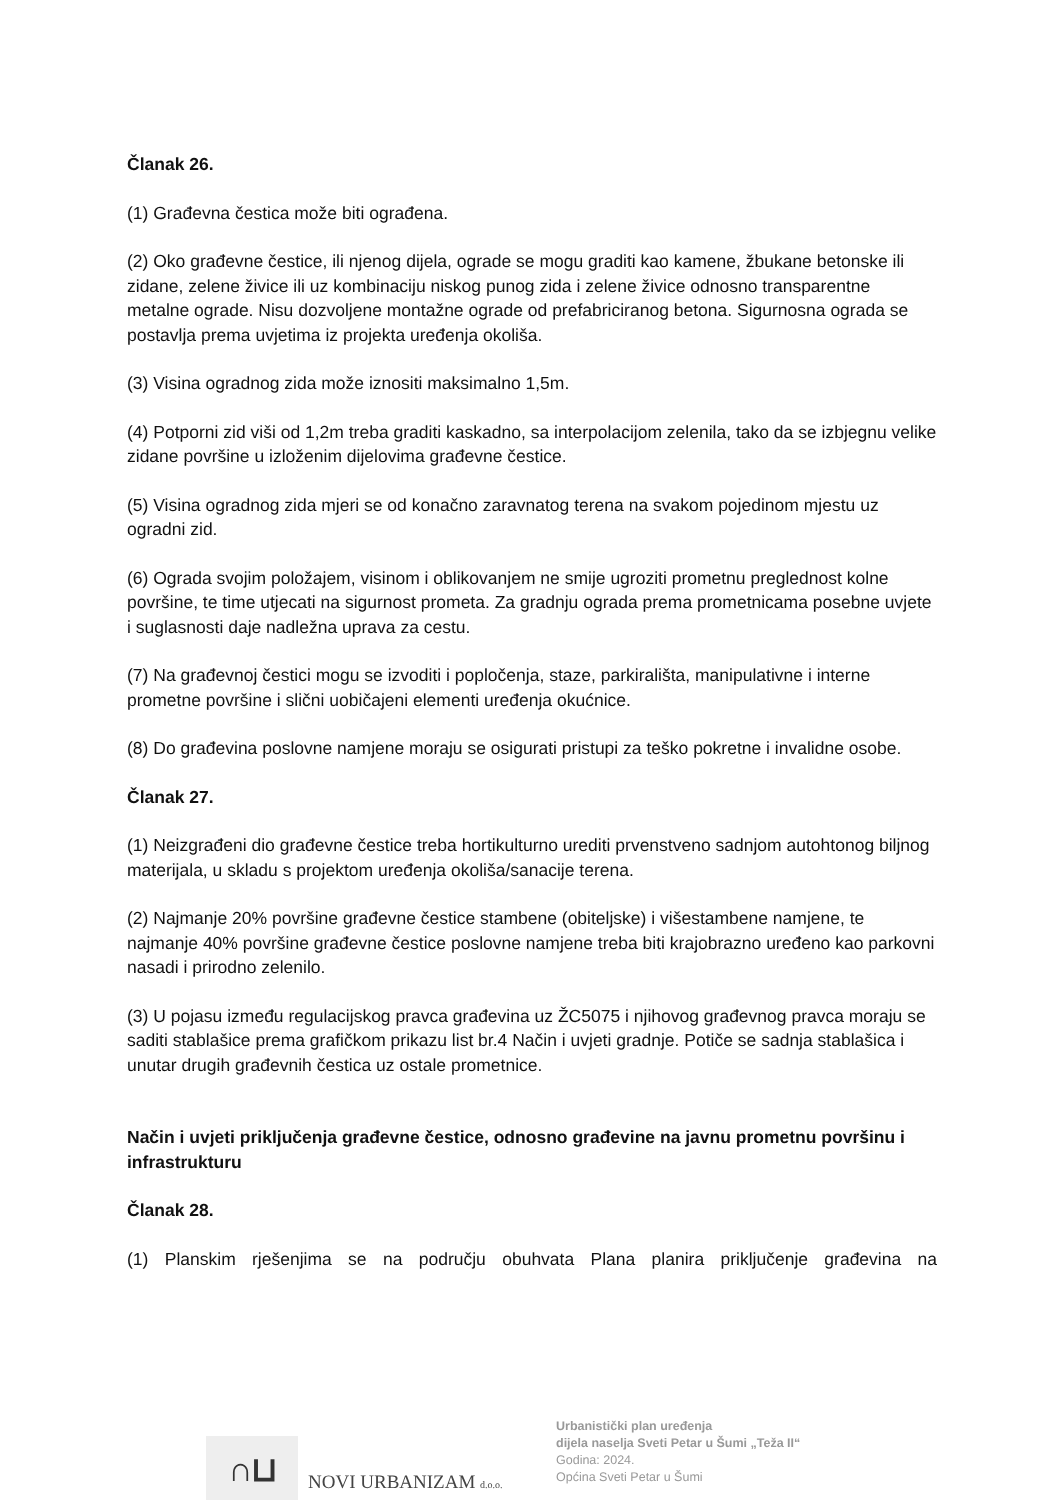Članak 26.
(1) Građevna čestica može biti ograđena.
(2) Oko građevne čestice, ili njenog dijela, ograde se mogu graditi kao kamene, žbukane betonske ili zidane, zelene živice ili uz kombinaciju niskog punog zida i zelene živice odnosno transparentne metalne ograde. Nisu dozvoljene montažne ograde od prefabriciranog betona. Sigurnosna ograda se postavlja prema uvjetima iz projekta uređenja okoliša.
(3) Visina ogradnog zida može iznositi maksimalno 1,5m.
(4) Potporni zid viši od 1,2m treba graditi kaskadno, sa interpolacijom zelenila, tako da se izbjegnu velike zidane površine u izloženim dijelovima građevne čestice.
(5) Visina ogradnog zida mjeri se od konačno zaravnatog terena na svakom pojedinom mjestu uz ogradni zid.
(6) Ograda svojim položajem, visinom i oblikovanjem ne smije ugroziti prometnu preglednost kolne površine, te time utjecati na sigurnost prometa. Za gradnju ograda prema prometnicama posebne uvjete i suglasnosti daje nadležna uprava za cestu.
(7) Na građevnoj čestici mogu se izvoditi i popločenja, staze, parkirališta, manipulativne i interne prometne površine i slični uobičajeni elementi uređenja okućnice.
(8) Do građevina poslovne namjene moraju se osigurati pristupi za teško pokretne i invalidne osobe.
Članak 27.
(1) Neizgrađeni dio građevne čestice treba hortikulturno urediti prvenstveno sadnjom autohtonog biljnog materijala, u skladu s projektom uređenja okoliša/sanacije terena.
(2) Najmanje 20% površine građevne čestice stambene (obiteljske) i višestambene namjene, te najmanje 40% površine građevne čestice poslovne namjene treba biti krajobrazno uređeno kao parkovni nasadi i prirodno zelenilo.
(3) U pojasu između regulacijskog pravca građevina uz ŽC5075 i njihovog građevnog pravca moraju se saditi stablašice prema grafičkom prikazu list br.4 Način i uvjeti gradnje. Potiče se sadnja stablašica i unutar drugih građevnih čestica uz ostale prometnice.
Način i uvjeti priključenja građevne čestice, odnosno građevine na javnu prometnu površinu i infrastrukturu
Članak 28.
(1) Planskim rješenjima se na području obuhvata Plana planira priključenje građevina na
∩⊔
NOVI URBANIZAM d.o.o.
Urbanistički plan uređenja
dijela naselja Sveti Petar u Šumi „Teža II“
Godina: 2024.
Općina Sveti Petar u Šumi